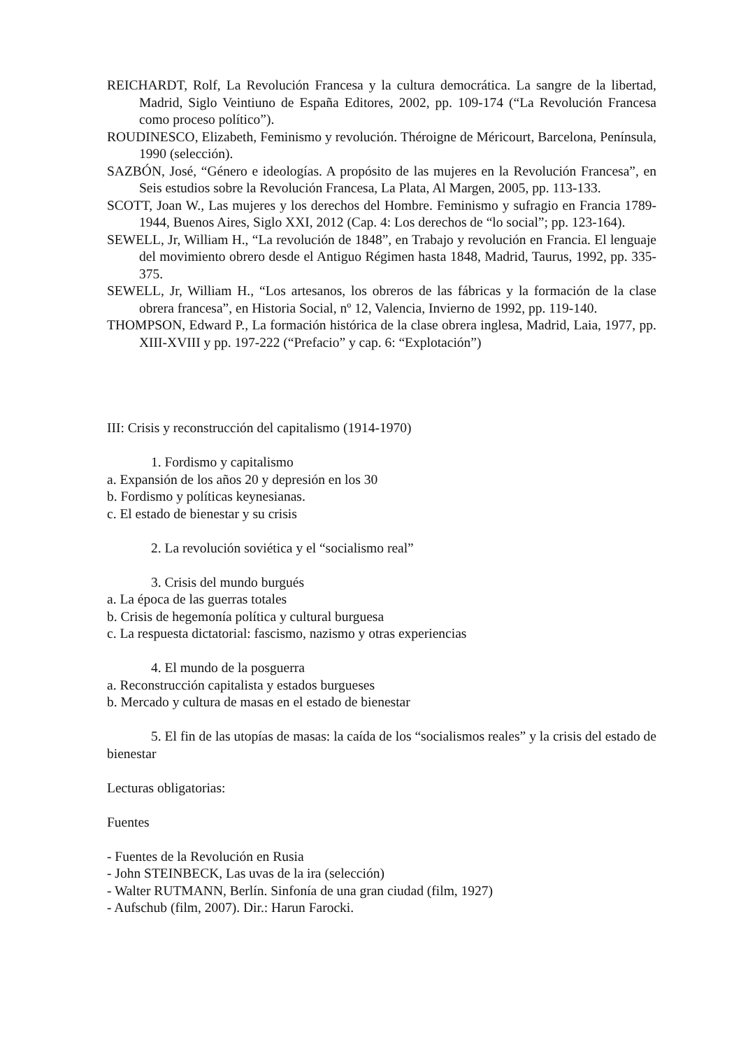REICHARDT, Rolf, La Revolución Francesa y la cultura democrática. La sangre de la libertad, Madrid, Siglo Veintiuno de España Editores, 2002, pp. 109-174 (“La Revolución Francesa como proceso político”).
ROUDINESCO, Elizabeth, Feminismo y revolución. Théroigne de Méricourt, Barcelona, Península, 1990 (selección).
SAZBÓN, José, “Género e ideologías. A propósito de las mujeres en la Revolución Francesa”, en Seis estudios sobre la Revolución Francesa, La Plata, Al Margen, 2005, pp. 113-133.
SCOTT, Joan W., Las mujeres y los derechos del Hombre. Feminismo y sufragio en Francia 1789-1944, Buenos Aires, Siglo XXI, 2012 (Cap. 4: Los derechos de “lo social”; pp. 123-164).
SEWELL, Jr, William H., “La revolución de 1848”, en Trabajo y revolución en Francia. El lenguaje del movimiento obrero desde el Antiguo Régimen hasta 1848, Madrid, Taurus, 1992, pp. 335-375.
SEWELL, Jr, William H., “Los artesanos, los obreros de las fábricas y la formación de la clase obrera francesa”, en Historia Social, nº 12, Valencia, Invierno de 1992, pp. 119-140.
THOMPSON, Edward P., La formación histórica de la clase obrera inglesa, Madrid, Laia, 1977, pp. XIII-XVIII y pp. 197-222 (“Prefacio” y cap. 6: “Explotación”)
III: Crisis y reconstrucción del capitalismo (1914-1970)
1. Fordismo y capitalismo
a. Expansión de los años 20 y depresión en los 30
b. Fordismo y políticas keynesianas.
c. El estado de bienestar y su crisis
2. La revolución soviética y el “socialismo real”
3. Crisis del mundo burgués
a. La época de las guerras totales
b. Crisis de hegemonía política y cultural burguesa
c. La respuesta dictatorial: fascismo, nazismo y otras experiencias
4. El mundo de la posguerra
a. Reconstrucción capitalista y estados burgueses
b. Mercado y cultura de masas en el estado de bienestar
5. El fin de las utopías de masas: la caída de los “socialismos reales” y la crisis del estado de bienestar
Lecturas obligatorias:
Fuentes
- Fuentes de la Revolución en Rusia
- John STEINBECK, Las uvas de la ira (selección)
- Walter RUTMANN, Berlín. Sinfonía de una gran ciudad (film, 1927)
- Aufschub (film, 2007). Dir.: Harun Farocki.